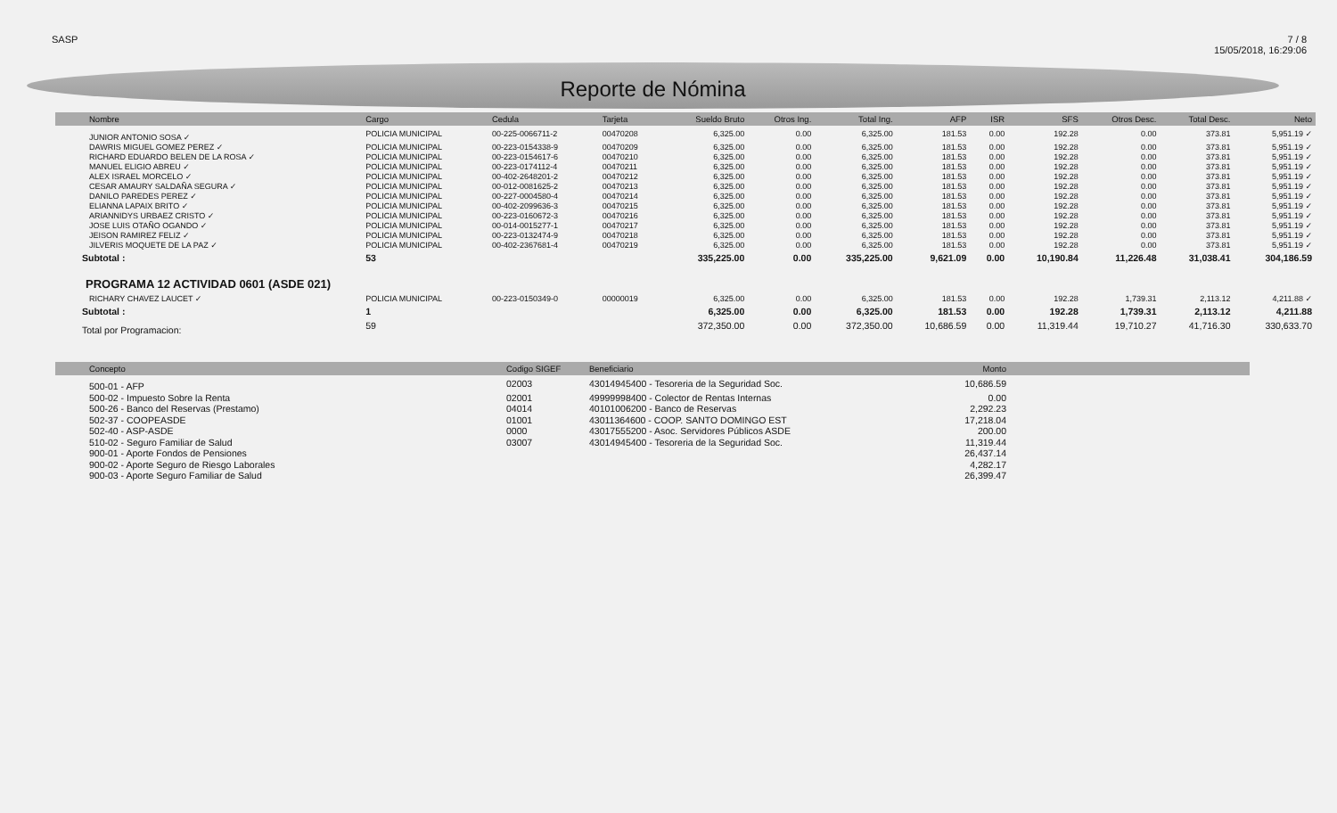SASP 7 / 8
15/05/2018, 16:29:06
Reporte de Nómina
| Nombre | Cargo | Cedula | Tarjeta | Sueldo Bruto | Otros Ing. | Total Ing. | AFP | ISR | SFS | Otros Desc. | Total Desc. | Neto |
| --- | --- | --- | --- | --- | --- | --- | --- | --- | --- | --- | --- | --- |
| JUNIOR ANTONIO SOSA ✓ | POLICIA MUNICIPAL | 00-225-0066711-2 | 00470208 | 6,325.00 | 0.00 | 6,325.00 | 181.53 | 0.00 | 192.28 | 0.00 | 373.81 | 5,951.19 ✓ |
| DAWRIS MIGUEL GOMEZ PEREZ ✓ | POLICIA MUNICIPAL | 00-223-0154338-9 | 00470209 | 6,325.00 | 0.00 | 6,325.00 | 181.53 | 0.00 | 192.28 | 0.00 | 373.81 | 5,951.19 ✓ |
| RICHARD EDUARDO BELEN DE LA ROSA ✓ | POLICIA MUNICIPAL | 00-223-0154617-6 | 00470210 | 6,325.00 | 0.00 | 6,325.00 | 181.53 | 0.00 | 192.28 | 0.00 | 373.81 | 5,951.19 ✓ |
| MANUEL ELIGIO ABREU ✓ | POLICIA MUNICIPAL | 00-223-0174112-4 | 00470211 | 6,325.00 | 0.00 | 6,325.00 | 181.53 | 0.00 | 192.28 | 0.00 | 373.81 | 5,951.19 ✓ |
| ALEX ISRAEL MORCELO ✓ | POLICIA MUNICIPAL | 00-402-2648201-2 | 00470212 | 6,325.00 | 0.00 | 6,325.00 | 181.53 | 0.00 | 192.28 | 0.00 | 373.81 | 5,951.19 ✓ |
| CESAR AMAURY SALDAÑA SEGURA ✓ | POLICIA MUNICIPAL | 00-012-0081625-2 | 00470213 | 6,325.00 | 0.00 | 6,325.00 | 181.53 | 0.00 | 192.28 | 0.00 | 373.81 | 5,951.19 ✓ |
| DANILO PAREDES PEREZ ✓ | POLICIA MUNICIPAL | 00-227-0004580-4 | 00470214 | 6,325.00 | 0.00 | 6,325.00 | 181.53 | 0.00 | 192.28 | 0.00 | 373.81 | 5,951.19 ✓ |
| ELIANNA LAPAIX BRITO ✓ | POLICIA MUNICIPAL | 00-402-2099636-3 | 00470215 | 6,325.00 | 0.00 | 6,325.00 | 181.53 | 0.00 | 192.28 | 0.00 | 373.81 | 5,951.19 ✓ |
| ARIANNIDYS URBAEZ CRISTO ✓ | POLICIA MUNICIPAL | 00-223-0160672-3 | 00470216 | 6,325.00 | 0.00 | 6,325.00 | 181.53 | 0.00 | 192.28 | 0.00 | 373.81 | 5,951.19 ✓ |
| JOSE LUIS OTAÑO OGANDO ✓ | POLICIA MUNICIPAL | 00-014-0015277-1 | 00470217 | 6,325.00 | 0.00 | 6,325.00 | 181.53 | 0.00 | 192.28 | 0.00 | 373.81 | 5,951.19 ✓ |
| JEISON RAMIREZ FELIZ ✓ | POLICIA MUNICIPAL | 00-223-0132474-9 | 00470218 | 6,325.00 | 0.00 | 6,325.00 | 181.53 | 0.00 | 192.28 | 0.00 | 373.81 | 5,951.19 ✓ |
| JILVERIS MOQUETE DE LA PAZ ✓ | POLICIA MUNICIPAL | 00-402-2367681-4 | 00470219 | 6,325.00 | 0.00 | 6,325.00 | 181.53 | 0.00 | 192.28 | 0.00 | 373.81 | 5,951.19 ✓ |
| Subtotal : | 53 | | | 335,225.00 | 0.00 | 335,225.00 | 9,621.09 | 0.00 | 10,190.84 | 11,226.48 | 31,038.41 | 304,186.59 |
| PROGRAMA 12 ACTIVIDAD 0601 (ASDE 021) | | | | | | | | | | | | |
| RICHARY CHAVEZ LAUCET ✓ | POLICIA MUNICIPAL | 00-223-0150349-0 | 00000019 | 6,325.00 | 0.00 | 6,325.00 | 181.53 | 0.00 | 192.28 | 1,739.31 | 2,113.12 | 4,211.88 ✓ |
| Subtotal : | 1 | | | 6,325.00 | 0.00 | 6,325.00 | 181.53 | 0.00 | 192.28 | 1,739.31 | 2,113.12 | 4,211.88 |
| Total por Programacion: | 59 | | | 372,350.00 | 0.00 | 372,350.00 | 10,686.59 | 0.00 | 11,319.44 | 19,710.27 | 41,716.30 | 330,633.70 |
| Concepto | Codigo SIGEF | Beneficiario | Monto | |
| --- | --- | --- | --- | --- |
| 500-01 - AFP | 02003 | 43014945400 - Tesoreria de la Seguridad Soc. | 10,686.59 | |
| 500-02 - Impuesto Sobre la Renta | 02001 | 49999998400 - Colector de Rentas Internas | 0.00 | |
| 500-26 - Banco del Reservas (Prestamo) | 04014 | 40101006200 - Banco de Reservas | 2,292.23 | |
| 502-37 - COOPEASDE | 01001 | 43011364600 - COOP. SANTO DOMINGO EST | 17,218.04 | |
| 502-40 - ASP-ASDE | 0000 | 43017555200 - Asoc. Servidores Públicos ASDE | 200.00 | |
| 510-02 - Seguro Familiar de Salud | 03007 | 43014945400 - Tesoreria de la Seguridad Soc. | 11,319.44 | |
| 900-01 - Aporte Fondos de Pensiones | | | 26,437.14 | |
| 900-02 - Aporte Seguro de Riesgo Laborales | | | 4,282.17 | |
| 900-03 - Aporte Seguro Familiar de Salud | | | 26,399.47 | |